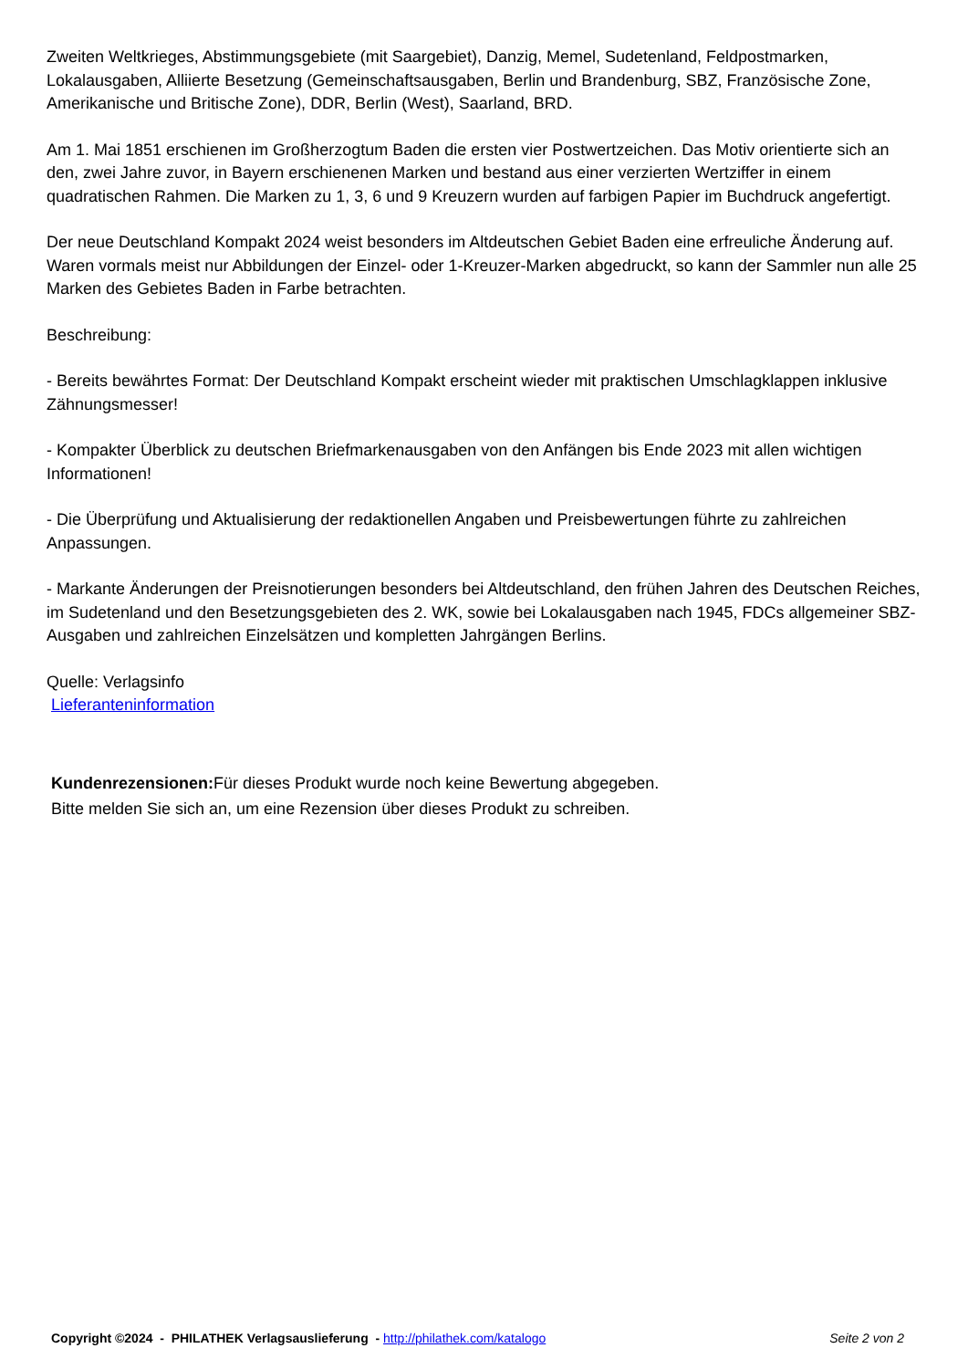Zweiten Weltkrieges, Abstimmungsgebiete (mit Saargebiet), Danzig, Memel, Sudetenland, Feldpostmarken, Lokalausgaben, Alliierte Besetzung (Gemeinschaftsausgaben, Berlin und Brandenburg, SBZ, Französische Zone, Amerikanische und Britische Zone), DDR, Berlin (West), Saarland, BRD.
Am 1. Mai 1851 erschienen im Großherzogtum Baden die ersten vier Postwertzeichen. Das Motiv orientierte sich an den, zwei Jahre zuvor, in Bayern erschienenen Marken und bestand aus einer verzierten Wertziffer in einem quadratischen Rahmen. Die Marken zu 1, 3, 6 und 9 Kreuzern wurden auf farbigen Papier im Buchdruck angefertigt.
Der neue Deutschland Kompakt 2024 weist besonders im Altdeutschen Gebiet Baden eine erfreuliche Änderung auf.
Waren vormals meist nur Abbildungen der Einzel- oder 1-Kreuzer-Marken abgedruckt, so kann der Sammler nun alle 25 Marken des Gebietes Baden in Farbe betrachten.
Beschreibung:
- Bereits bewährtes Format: Der Deutschland Kompakt erscheint wieder mit praktischen Umschlagklappen inklusive Zähnungsmesser!
- Kompakter Überblick zu deutschen Briefmarkenausgaben von den Anfängen bis Ende 2023 mit allen wichtigen Informationen!
- Die Überprüfung und Aktualisierung der redaktionellen Angaben und Preisbewertungen führte zu zahlreichen Anpassungen.
- Markante Änderungen der Preisnotierungen besonders bei Altdeutschland, den frühen Jahren des Deutschen Reiches, im Sudetenland und den Besetzungsgebieten des 2. WK, sowie bei Lokalausgaben nach 1945, FDCs allgemeiner SBZ-Ausgaben und zahlreichen Einzelsätzen und kompletten Jahrgängen Berlins.
Quelle: Verlagsinfo
Lieferanteninformation
Kundenrezensionen: Für dieses Produkt wurde noch keine Bewertung abgegeben.
Bitte melden Sie sich an, um eine Rezension über dieses Produkt zu schreiben.
Copyright ©2024 - PHILATHEK Verlagsauslieferung - http://philathek.com/katalogo Seite 2 von 2